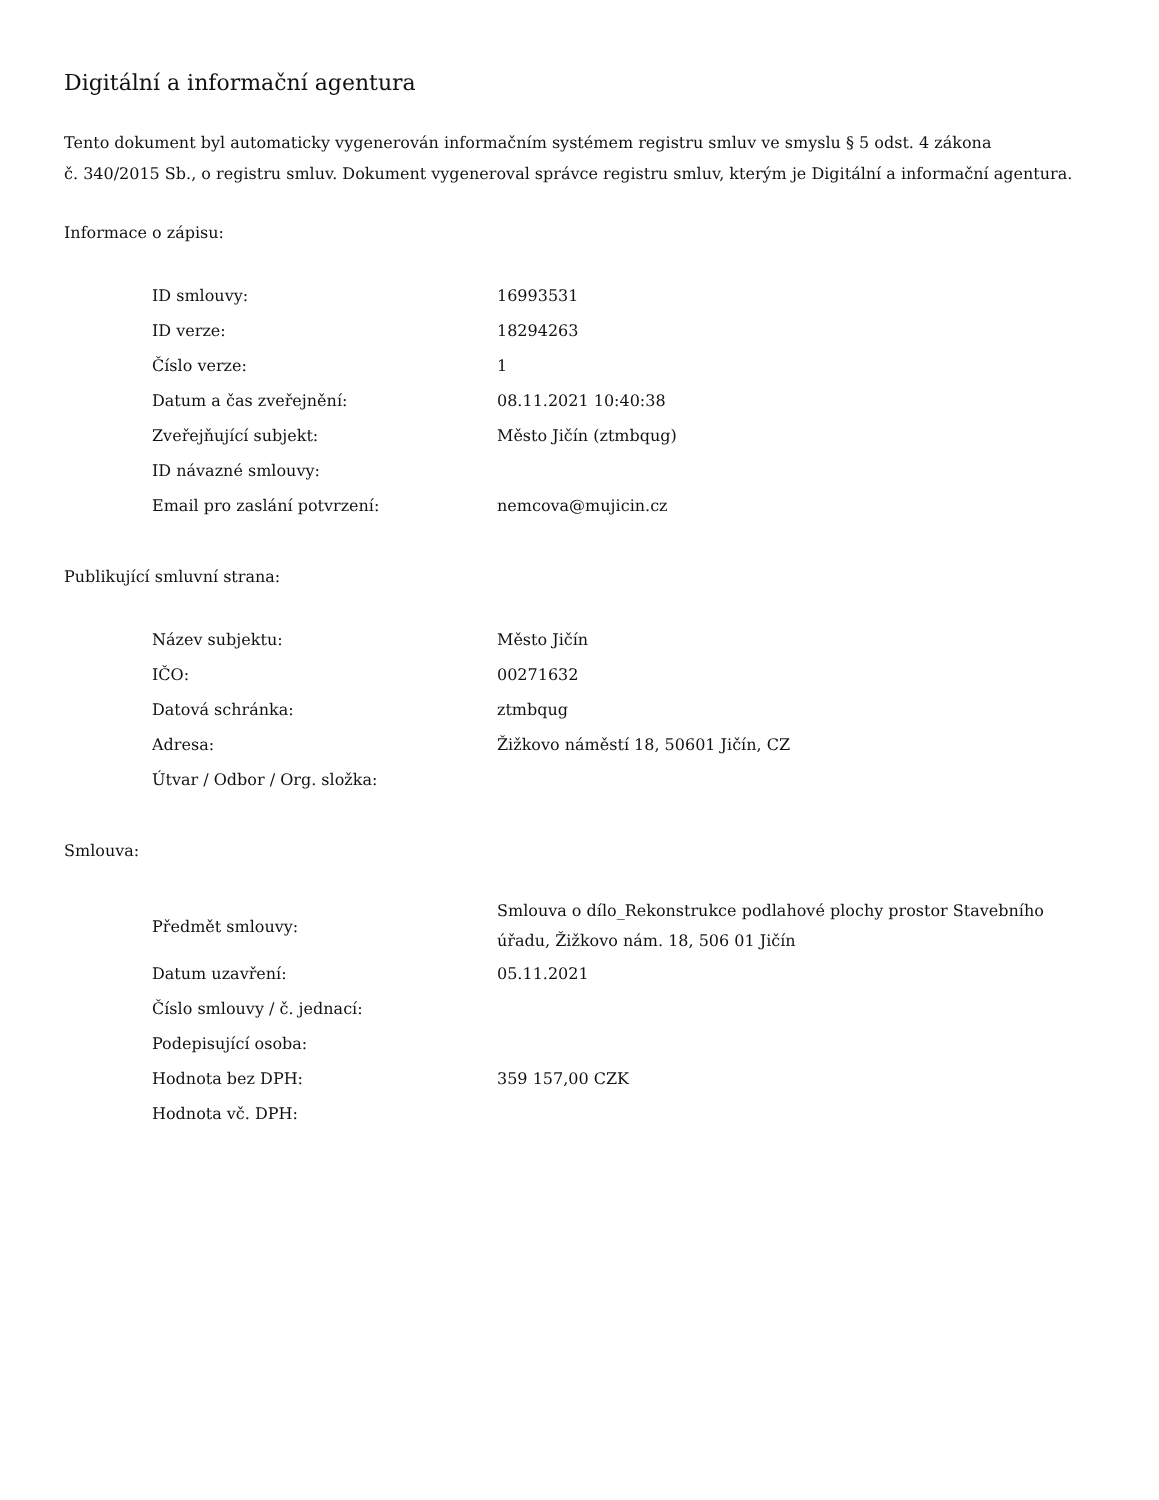Digitální a informační agentura
Tento dokument byl automaticky vygenerován informačním systémem registru smluv ve smyslu § 5 odst. 4 zákona
č. 340/2015 Sb., o registru smluv. Dokument vygeneroval správce registru smluv, kterým je Digitální a informační agentura.
Informace o zápisu:
| ID smlouvy: | 16993531 |
| ID verze: | 18294263 |
| Číslo verze: | 1 |
| Datum a čas zveřejnění: | 08.11.2021 10:40:38 |
| Zveřejňující subjekt: | Město Jičín (ztmbqug) |
| ID návazné smlouvy: | |
| Email pro zaslání potvrzení: | nemcova@mujicin.cz |
Publikující smluvní strana:
| Název subjektu: | Město Jičín |
| IČO: | 00271632 |
| Datová schránka: | ztmbqug |
| Adresa: | Žižkovo náměstí 18, 50601 Jičín, CZ |
| Útvar / Odbor / Org. složka: | |
Smlouva:
| Předmět smlouvy: | Smlouva o dílo_Rekonstrukce podlahové plochy prostor Stavebního úřadu, Žižkovo nám. 18, 506 01 Jičín |
| Datum uzavření: | 05.11.2021 |
| Číslo smlouvy / č. jednací: | |
| Podepisující osoba: | |
| Hodnota bez DPH: | 359 157,00 CZK |
| Hodnota vč. DPH: | |